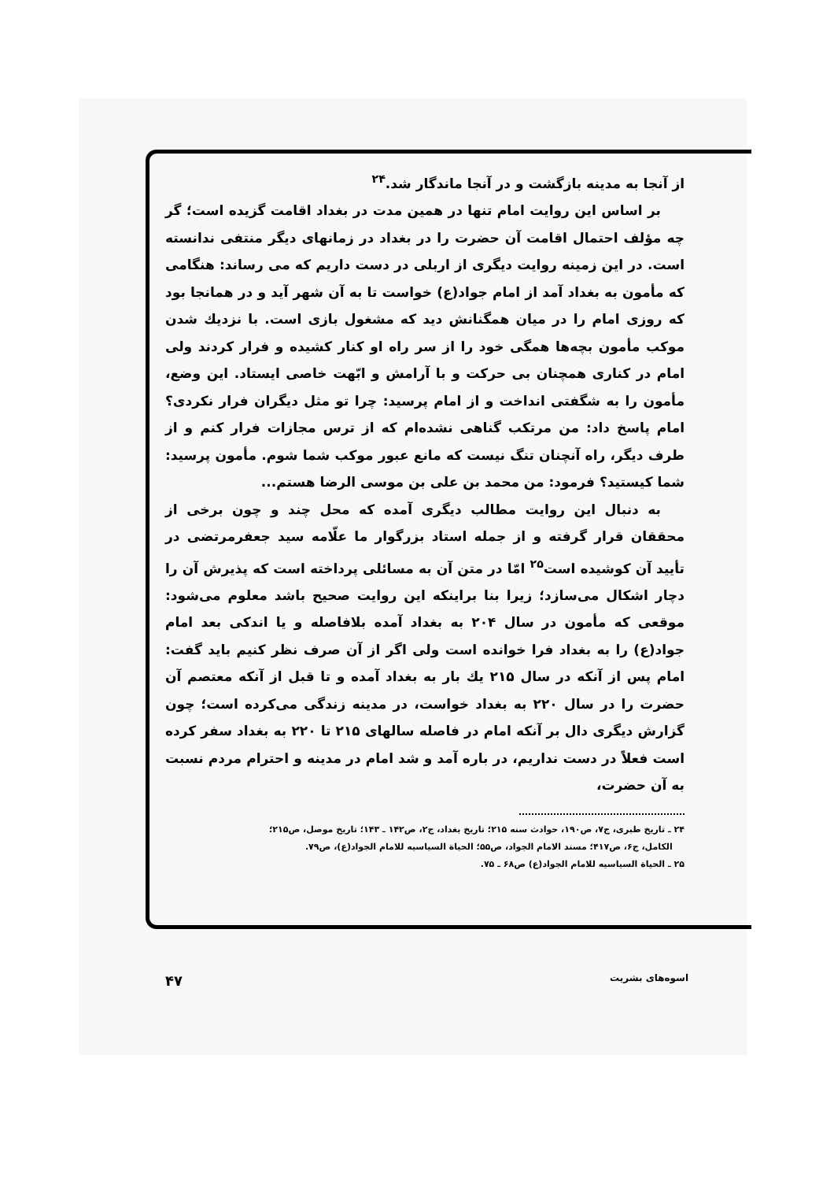از آنجا به مدینه بازگشت و در آنجا ماندگار شد.<sup>۲۴</sup>
بر اساس این روایت امام تنها در همین مدت در بغداد اقامت گزیده است؛ گر چه مؤلف احتمال اقامت آن حضرت را در بغداد در زمانهای دیگر منتفی ندانسته است. در این زمینه روایت دیگری از اربلی در دست داریم که می رساند: هنگامی که مأمون به بغداد آمد از امام جواد(ع) خواست تا به آن شهر آید و در همانجا بود که روزی امام را در میان همگنانش دید که مشغول بازی است. با نزدیك شدن موکب مأمون بچه‌ها همگی خود را از سر راه او کنار کشیده و فرار کردند ولی امام در کناری همچنان بی حرکت و با آرامش و ابّهت خاصی ایستاد. این وضع، مأمون را به شگفتی انداخت و از امام پرسید: چرا تو مثل دیگران فرار نکردی؟ امام پاسخ داد: من مرتکب گناهی نشده‌ام که از ترس مجازات فرار کنم و از طرف دیگر، راه آنچنان تنگ نیست که مانع عبور موکب شما شوم. مأمون پرسید: شما کیستید؟ فرمود: من محمد بن علی بن موسی الرضا هستم...
به دنبال این روایت مطالب دیگری آمده که محل چند و چون برخی از محققان قرار گرفته و از جمله استاد بزرگوار ما علّامه سید جعفرمرتضی در تأیید آن کوشیده است<sup>۲۵</sup> امّا در متن آن به مسائلی پرداخته است که پذیرش آن را دچار اشکال می‌سازد؛ زیرا بنا براینکه این روایت صحیح باشد معلوم می‌شود: موقعی که مأمون در سال ۲۰۴ به بغداد آمده بلافاصله و یا اندکی بعد امام جواد(ع) را به بغداد فرا خوانده است ولی اگر از آن صرف نظر کنیم باید گفت: امام پس از آنکه در سال ۲۱۵ یك بار به بغداد آمده و تا قبل از آنکه معتصم آن حضرت را در سال ۲۲۰ به بغداد خواست، در مدینه زندگی می‌کرده است؛ چون گزارش دیگری دال بر آنکه امام در فاصله سالهای ۲۱۵ تا ۲۲۰ به بغداد سفر کرده است فعلاً در دست نداریم، در باره آمد و شد امام در مدینه و احترام مردم نسبت به آن حضرت،
۲۴ ـ تاریخ طبری، ج۷، ص۱۹۰، حوادث سنه ۲۱۵؛ تاریخ بغداد، ج۲، ص۱۴۲ ـ ۱۴۳؛ تاریخ موصل، ص۲۱۵؛
الکامل، ج۶، ص۴۱۷؛ مسند الامام الجواد، ص۵۵؛ الحیاة السیاسیه للامام الجواد(ع)، ص۷۹.
۲۵ ـ الحیاة السیاسیه للامام الجواد(ع) ص۶۸ ـ ۷۵.
اسوه‌های بشریت ۴۷